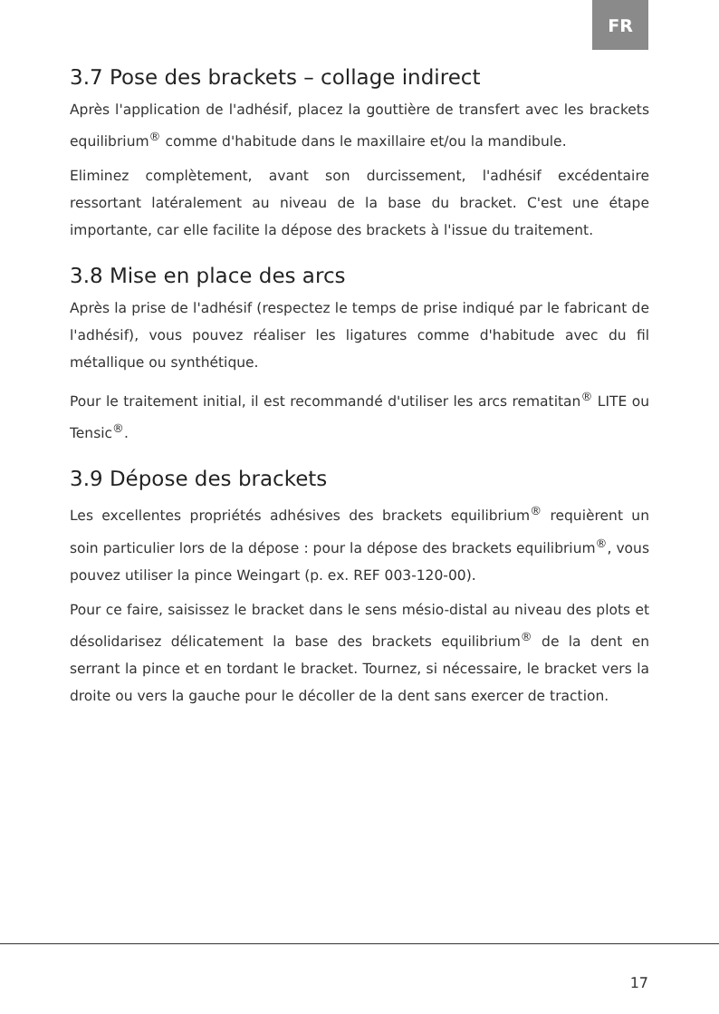FR
3.7 Pose des brackets – collage indirect
Après l'application de l'adhésif, placez la gouttière de transfert avec les brackets equilibrium<sup>®</sup> comme d'habitude dans le maxillaire et/ou la mandibule.
Eliminez complètement, avant son durcissement, l'adhésif excédentaire ressortant latéralement au niveau de la base du bracket. C'est une étape importante, car elle facilite la dépose des brackets à l'issue du traitement.
3.8 Mise en place des arcs
Après la prise de l'adhésif (respectez le temps de prise indiqué par le fabricant de l'adhésif), vous pouvez réaliser les ligatures comme d'habitude avec du fil métallique ou synthétique.
Pour le traitement initial, il est recommandé d'utiliser les arcs rematitan<sup>®</sup> LITE ou Tensic<sup>®</sup>.
3.9 Dépose des brackets
Les excellentes propriétés adhésives des brackets equilibrium<sup>®</sup> requièrent un soin particulier lors de la dépose : pour la dépose des brackets equilibrium<sup>®</sup>, vous pouvez utiliser la pince Weingart (p. ex. REF 003-120-00).
Pour ce faire, saisissez le bracket dans le sens mésio-distal au niveau des plots et désolidarisez délicatement la base des brackets equilibrium<sup>®</sup> de la dent en serrant la pince et en tordant le bracket. Tournez, si nécessaire, le bracket vers la droite ou vers la gauche pour le décoller de la dent sans exercer de traction.
17